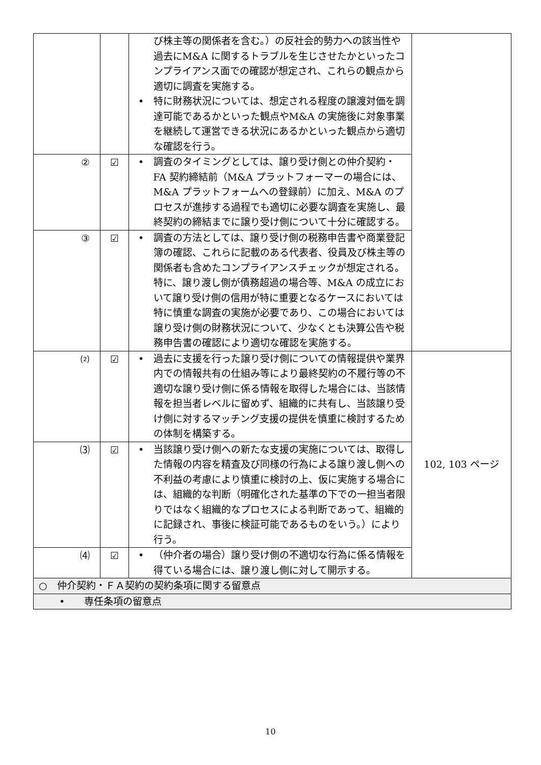| | | び株主等の関係者を含む。）の反社会的勢力への該当性や過去にM&A に関するトラブルを生じさせたかといったコンプライアンス面での確認が想定され、これらの観点から適切に調査を実施する。 • 特に財務状況については、想定される程度の譲渡対価を調達可能であるかといった観点やM&A の実施後に対象事業を継続して運営できる状況にあるかといった観点から適切な確認を行う。 | |
| ② | ☑ | • 調査のタイミングとしては、譲り受け側との仲介契約・FA 契約締結前（M&A プラットフォーマーの場合には、M&A プラットフォームへの登録前）に加え、M&A のプロセスが進捗する過程でも適切に必要な調査を実施し、最終契約の締結までに譲り受け側について十分に確認する。 | |
| ③ | ☑ | • 調査の方法としては、譲り受け側の税務申告書や商業登記簿の確認、これらに記載のある代表者、役員及び株主等の関係者も含めたコンプライアンスチェックが想定される。特に、譲り渡し側が債務超過の場合等、M&A の成立において譲り受け側の信用が特に重要となるケースにおいては特に慎重な調査の実施が必要であり、この場合においては譲り受け側の財務状況について、少なくとも決算公告や税務申告書の確認により適切な確認を実施する。 | |
| ⑵ | ☑ | • 過去に支援を行った譲り受け側についての情報提供や業界内での情報共有の仕組み等により最終契約の不履行等の不適切な譲り受け側に係る情報を取得した場合には、当該情報を担当者レベルに留めず、組織的に共有し、当該譲り受け側に対するマッチング支援の提供を慎重に検討するための体制を構築する。 | 102, 103 ページ |
| ⑶ | ☑ | • 当該譲り受け側への新たな支援の実施については、取得した情報の内容を精査及び同様の行為による譲り渡し側への不利益の考慮により慎重に検討の上、仮に実施する場合には、組織的な判断（明確化された基準の下での一担当者限りではなく組織的なプロセスによる判断であって、組織的に記録され、事後に検証可能であるものをいう。）により行う。 | |
| ⑷ | ☑ | • （仲介者の場合）譲り受け側の不適切な行為に係る情報を得ている場合には、譲り渡し側に対して開示する。 | |
| ○ 仲介契約・ＦＡ契約の契約条項に関する留意点 | | | |
| • 専任条項の留意点 | | | |
10